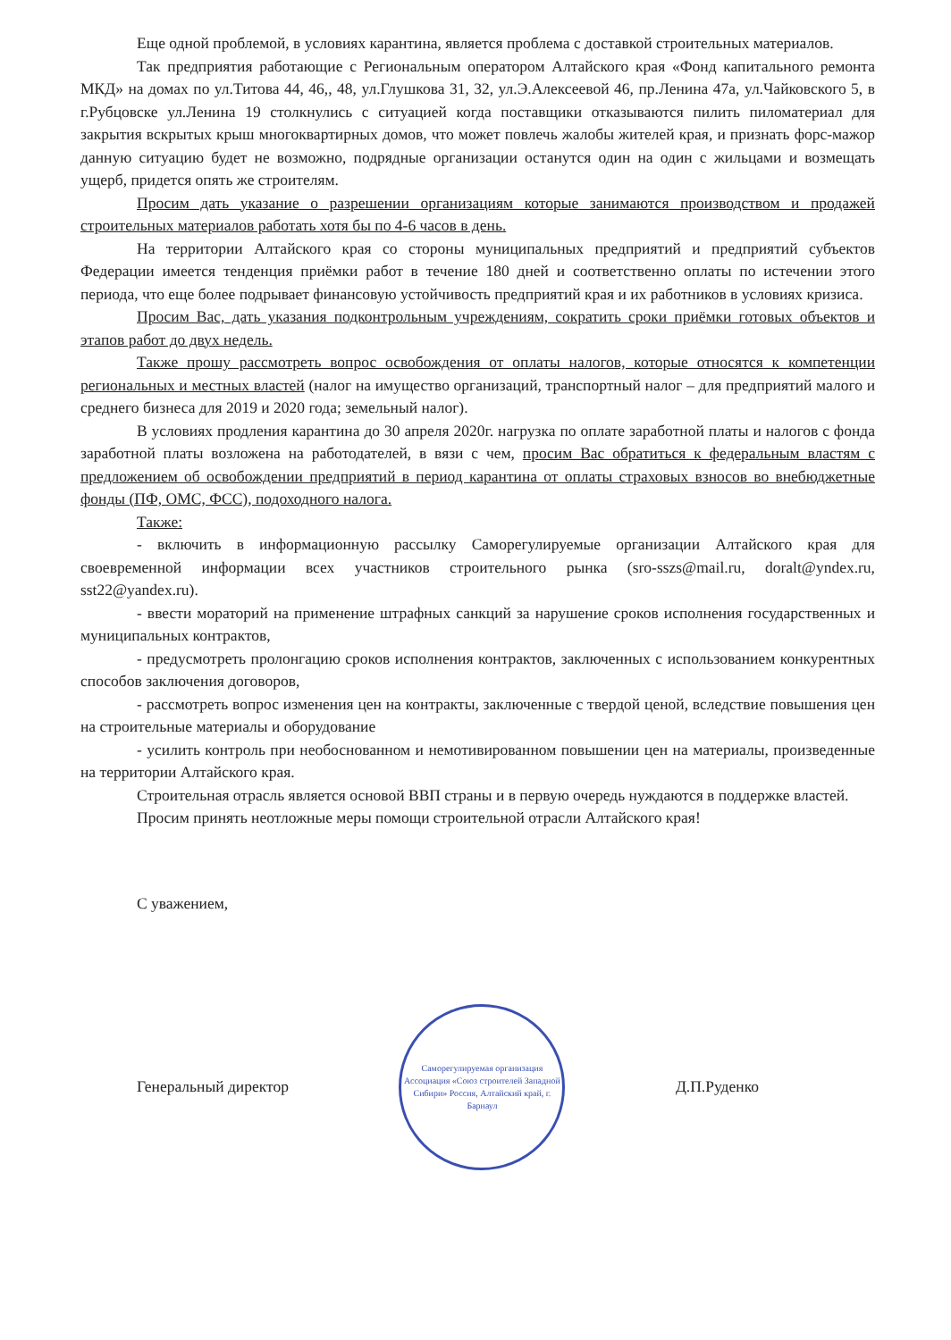Еще одной проблемой, в условиях карантина, является проблема с доставкой строительных материалов.
Так предприятия работающие с Региональным оператором Алтайского края «Фонд капитального ремонта МКД» на домах по ул.Титова 44, 46,, 48, ул.Глушкова 31, 32, ул.Э.Алексеевой 46, пр.Ленина 47а, ул.Чайковского 5, в г.Рубцовске ул.Ленина 19 столкнулись с ситуацией когда поставщики отказываются пилить пиломатериал для закрытия вскрытых крыш многоквартирных домов, что может повлечь жалобы жителей края, и признать форс-мажор данную ситуацию будет не возможно, подрядные организации останутся один на один с жильцами и возмещать ущерб, придется опять же строителям.
Просим дать указание о разрешении организациям которые занимаются производством и продажей строительных материалов работать хотя бы по 4-6 часов в день.
На территории Алтайского края со стороны муниципальных предприятий и предприятий субъектов Федерации имеется тенденция приёмки работ в течение 180 дней и соответственно оплаты по истечении этого периода, что еще более подрывает финансовую устойчивость предприятий края и их работников в условиях кризиса.
Просим Вас, дать указания подконтрольным учреждениям, сократить сроки приёмки готовых объектов и этапов работ до двух недель.
Также прошу рассмотреть вопрос освобождения от оплаты налогов, которые относятся к компетенции региональных и местных властей (налог на имущество организаций, транспортный налог – для предприятий малого и среднего бизнеса для 2019 и 2020 года; земельный налог).
В условиях продления карантина до 30 апреля 2020г. нагрузка по оплате заработной платы и налогов с фонда заработной платы возложена на работодателей, в вязи с чем, просим Вас обратиться к федеральным властям с предложением об освобождении предприятий в период карантина от оплаты страховых взносов во внебюджетные фонды (ПФ, ОМС, ФСС), подоходного налога.
Также:
- включить в информационную рассылку Саморегулируемые организации Алтайского края для своевременной информации всех участников строительного рынка (sro-sszs@mail.ru, doralt@yndex.ru, sst22@yandex.ru).
- ввести мораторий на применение штрафных санкций за нарушение сроков исполнения государственных и муниципальных контрактов,
- предусмотреть пролонгацию сроков исполнения контрактов, заключенных с использованием конкурентных способов заключения договоров,
- рассмотреть вопрос изменения цен на контракты, заключенные с твердой ценой, вследствие повышения цен на строительные материалы и оборудование
- усилить контроль при необоснованном и немотивированном повышении цен на материалы, произведенные на территории Алтайского края.
Строительная отрасль является основой ВВП страны и в первую очередь нуждаются в поддержке властей.
Просим принять неотложные меры помощи строительной отрасли Алтайского края!
С уважением,
Генеральный директор
Саморегулируемая организация Ассоциация «Союз строителей Западной Сибири» Россия, Алтайский край, г. Барнаул
Д.П.Руденко